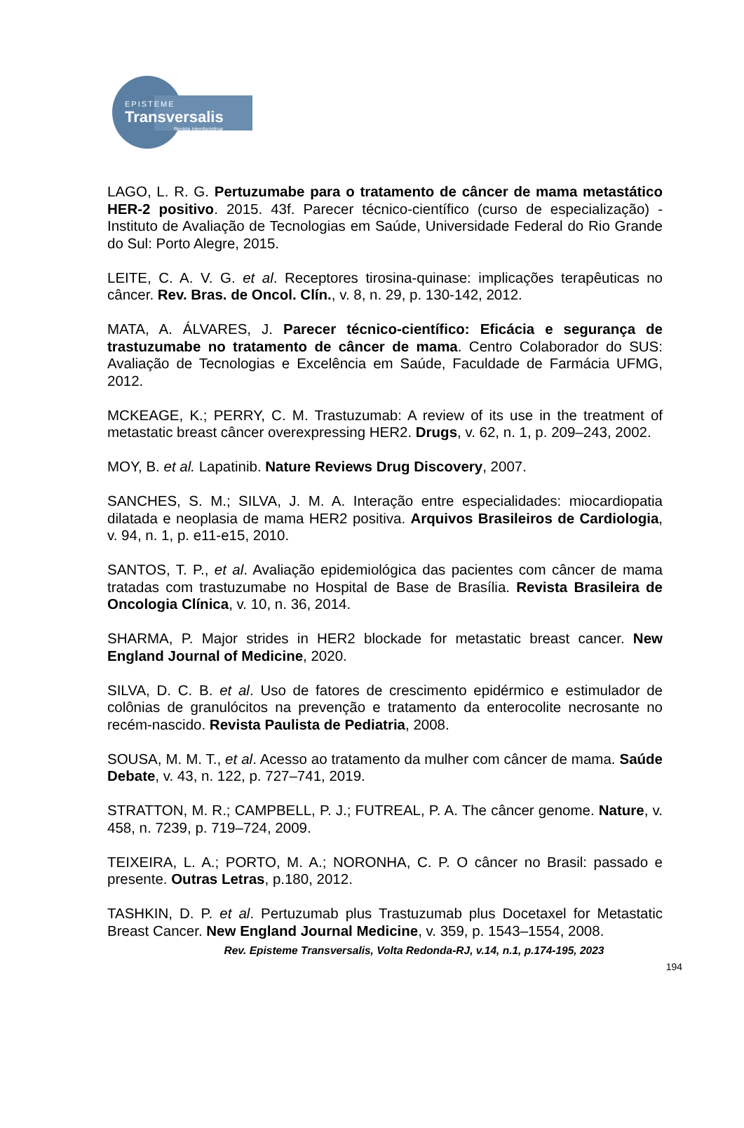EPISTEME
Transversalis
Revista Interdisciplinar
LAGO, L. R. G. Pertuzumabe para o tratamento de câncer de mama metastático HER-2 positivo. 2015. 43f. Parecer técnico-científico (curso de especialização) - Instituto de Avaliação de Tecnologias em Saúde, Universidade Federal do Rio Grande do Sul: Porto Alegre, 2015.
LEITE, C. A. V. G. et al. Receptores tirosina-quinase: implicações terapêuticas no câncer. Rev. Bras. de Oncol. Clín., v. 8, n. 29, p. 130-142, 2012.
MATA, A. ÁLVARES, J. Parecer técnico-científico: Eficácia e segurança de trastuzumabe no tratamento de câncer de mama. Centro Colaborador do SUS: Avaliação de Tecnologias e Excelência em Saúde, Faculdade de Farmácia UFMG, 2012.
MCKEAGE, K.; PERRY, C. M. Trastuzumab: A review of its use in the treatment of metastatic breast câncer overexpressing HER2. Drugs, v. 62, n. 1, p. 209–243, 2002.
MOY, B. et al. Lapatinib. Nature Reviews Drug Discovery, 2007.
SANCHES, S. M.; SILVA, J. M. A. Interação entre especialidades: miocardiopatia dilatada e neoplasia de mama HER2 positiva. Arquivos Brasileiros de Cardiologia, v. 94, n. 1, p. e11-e15, 2010.
SANTOS, T. P., et al. Avaliação epidemiológica das pacientes com câncer de mama tratadas com trastuzumabe no Hospital de Base de Brasília. Revista Brasileira de Oncologia Clínica, v. 10, n. 36, 2014.
SHARMA, P. Major strides in HER2 blockade for metastatic breast cancer. New England Journal of Medicine, 2020.
SILVA, D. C. B. et al. Uso de fatores de crescimento epidérmico e estimulador de colônias de granulócitos na prevenção e tratamento da enterocolite necrosante no recém-nascido. Revista Paulista de Pediatria, 2008.
SOUSA, M. M. T., et al. Acesso ao tratamento da mulher com câncer de mama. Saúde Debate, v. 43, n. 122, p. 727–741, 2019.
STRATTON, M. R.; CAMPBELL, P. J.; FUTREAL, P. A. The câncer genome. Nature, v. 458, n. 7239, p. 719–724, 2009.
TEIXEIRA, L. A.; PORTO, M. A.; NORONHA, C. P. O câncer no Brasil: passado e presente. Outras Letras, p.180, 2012.
TASHKIN, D. P. et al. Pertuzumab plus Trastuzumab plus Docetaxel for Metastatic Breast Cancer. New England Journal Medicine, v. 359, p. 1543–1554, 2008.
Rev. Episteme Transversalis, Volta Redonda-RJ, v.14, n.1, p.174-195, 2023
194